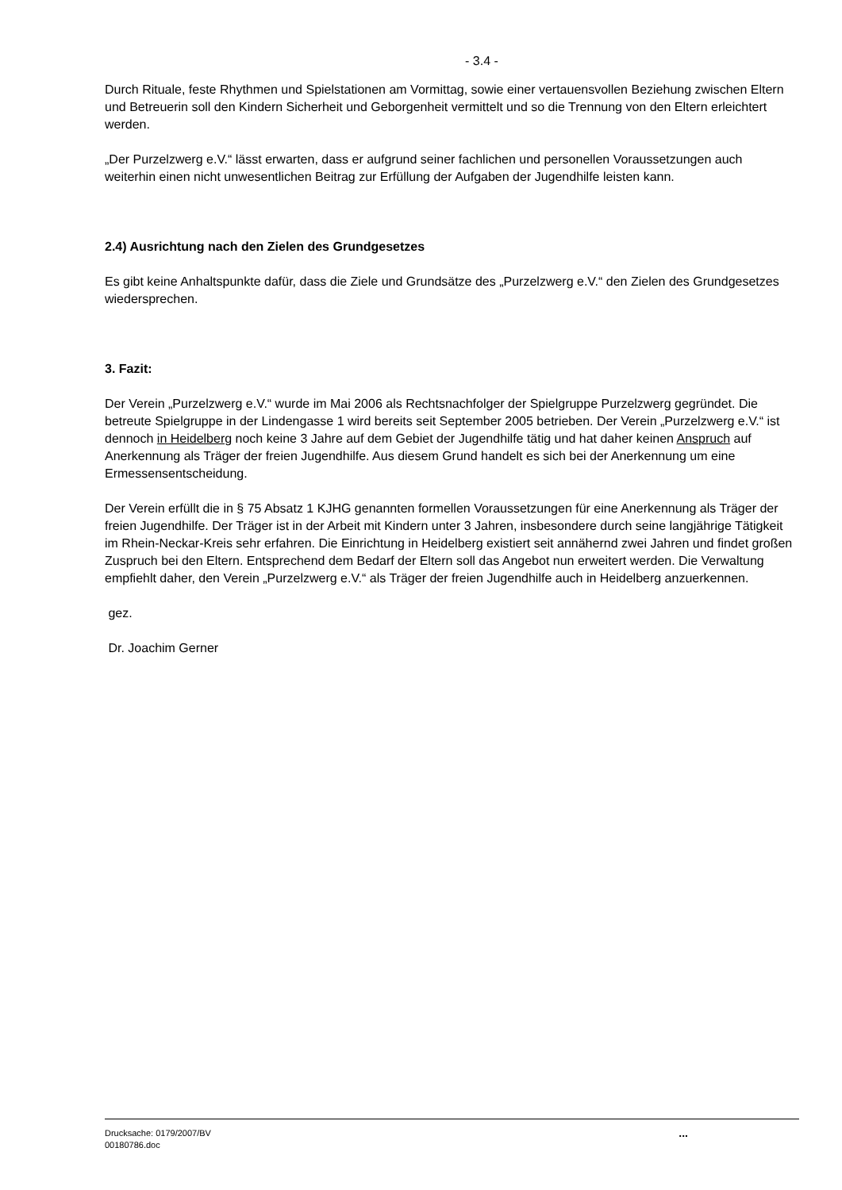- 3.4 -
Durch Rituale, feste Rhythmen und Spielstationen am Vormittag, sowie einer vertauensvollen Beziehung zwischen Eltern und Betreuerin soll den Kindern Sicherheit und Geborgenheit vermittelt und so die Trennung von den Eltern erleichtert werden.
„Der Purzelzwerg e.V.“ lässt erwarten, dass er aufgrund seiner fachlichen und personellen Voraussetzungen auch weiterhin einen nicht unwesentlichen Beitrag zur Erfüllung der Aufgaben der Jugendhilfe leisten kann.
2.4) Ausrichtung nach den Zielen des Grundgesetzes
Es gibt keine Anhaltspunkte dafür, dass die Ziele und Grundsätze des „Purzelzwerg e.V.“ den Zielen des Grundgesetzes wiedersprechen.
3. Fazit:
Der Verein „Purzelzwerg e.V.“ wurde im Mai 2006 als Rechtsnachfolger der Spielgruppe Purzelzwerg gegründet. Die betreute Spielgruppe in der Lindengasse 1 wird bereits seit September 2005 betrieben. Der Verein „Purzelzwerg e.V.“ ist dennoch in Heidelberg noch keine 3 Jahre auf dem Gebiet der Jugendhilfe tätig und hat daher keinen Anspruch auf Anerkennung als Träger der freien Jugendhilfe. Aus diesem Grund handelt es sich bei der Anerkennung um eine Ermessensentscheidung.
Der Verein erfüllt die in § 75 Absatz 1 KJHG genannten formellen Voraussetzungen für eine Anerkennung als Träger der freien Jugendhilfe. Der Träger ist in der Arbeit mit Kindern unter 3 Jahren, insbesondere durch seine langjährige Tätigkeit im Rhein-Neckar-Kreis sehr erfahren. Die Einrichtung in Heidelberg existiert seit annähernd zwei Jahren und findet großen Zuspruch bei den Eltern. Entsprechend dem Bedarf der Eltern soll das Angebot nun erweitert werden. Die Verwaltung empfiehlt daher, den Verein „Purzelzwerg e.V.“ als Träger der freien Jugendhilfe auch in Heidelberg anzuerkennen.
gez.
Dr. Joachim Gerner
Drucksache: 0179/2007/BV
00180786.doc
...